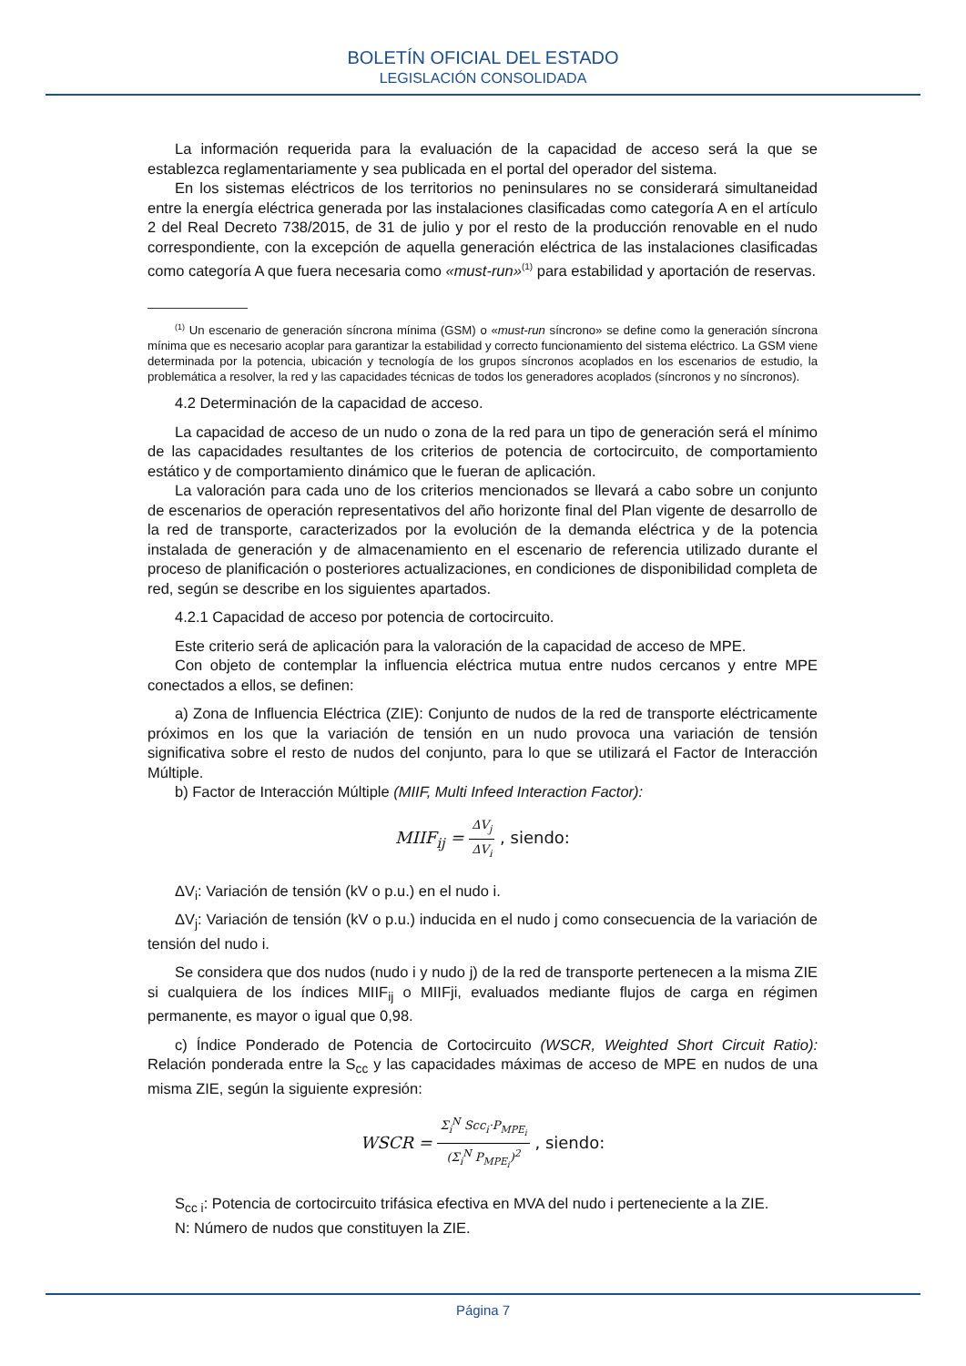BOLETÍN OFICIAL DEL ESTADO
LEGISLACIÓN CONSOLIDADA
La información requerida para la evaluación de la capacidad de acceso será la que se establezca reglamentariamente y sea publicada en el portal del operador del sistema.
En los sistemas eléctricos de los territorios no peninsulares no se considerará simultaneidad entre la energía eléctrica generada por las instalaciones clasificadas como categoría A en el artículo 2 del Real Decreto 738/2015, de 31 de julio y por el resto de la producción renovable en el nudo correspondiente, con la excepción de aquella generación eléctrica de las instalaciones clasificadas como categoría A que fuera necesaria como «must-run»<sup>(1)</sup> para estabilidad y aportación de reservas.
<sup>(1)</sup> Un escenario de generación síncrona mínima (GSM) o «must-run síncrono» se define como la generación síncrona mínima que es necesario acoplar para garantizar la estabilidad y correcto funcionamiento del sistema eléctrico. La GSM viene determinada por la potencia, ubicación y tecnología de los grupos síncronos acoplados en los escenarios de estudio, la problemática a resolver, la red y las capacidades técnicas de todos los generadores acoplados (síncronos y no síncronos).
4.2 Determinación de la capacidad de acceso.
La capacidad de acceso de un nudo o zona de la red para un tipo de generación será el mínimo de las capacidades resultantes de los criterios de potencia de cortocircuito, de comportamiento estático y de comportamiento dinámico que le fueran de aplicación.
La valoración para cada uno de los criterios mencionados se llevará a cabo sobre un conjunto de escenarios de operación representativos del año horizonte final del Plan vigente de desarrollo de la red de transporte, caracterizados por la evolución de la demanda eléctrica y de la potencia instalada de generación y de almacenamiento en el escenario de referencia utilizado durante el proceso de planificación o posteriores actualizaciones, en condiciones de disponibilidad completa de red, según se describe en los siguientes apartados.
4.2.1 Capacidad de acceso por potencia de cortocircuito.
Este criterio será de aplicación para la valoración de la capacidad de acceso de MPE.
Con objeto de contemplar la influencia eléctrica mutua entre nudos cercanos y entre MPE conectados a ellos, se definen:
a) Zona de Influencia Eléctrica (ZIE): Conjunto de nudos de la red de transporte eléctricamente próximos en los que la variación de tensión en un nudo provoca una variación de tensión significativa sobre el resto de nudos del conjunto, para lo que se utilizará el Factor de Interacción Múltiple.
b) Factor de Interacción Múltiple (MIIF, Multi Infeed Interaction Factor):
MIIF<sub>ij</sub> = ΔV<sub>j</sub> ΔV<sub>i</sub> , siendo:
ΔV<sub>i</sub>: Variación de tensión (kV o p.u.) en el nudo i.
ΔV<sub>j</sub>: Variación de tensión (kV o p.u.) inducida en el nudo j como consecuencia de la variación de tensión del nudo i.
Se considera que dos nudos (nudo i y nudo j) de la red de transporte pertenecen a la misma ZIE si cualquiera de los índices MIIF<sub>ij</sub> o MIIFji, evaluados mediante flujos de carga en régimen permanente, es mayor o igual que 0,98.
c) Índice Ponderado de Potencia de Cortocircuito (WSCR, Weighted Short Circuit Ratio): Relación ponderada entre la S<sub>cc</sub> y las capacidades máximas de acceso de MPE en nudos de una misma ZIE, según la siguiente expresión:
WSCR = Σ<sub>i</sub><sup>N</sup> Scc<sub>i</sub>·P<sub>MPE<sub>i</sub></sub> (Σ<sub>i</sub><sup>N</sup> P<sub>MPE<sub>i</sub></sub>)<sup>2</sup> , siendo:
S<sub>cc i</sub>: Potencia de cortocircuito trifásica efectiva en MVA del nudo i perteneciente a la ZIE.
N: Número de nudos que constituyen la ZIE.
Página 7